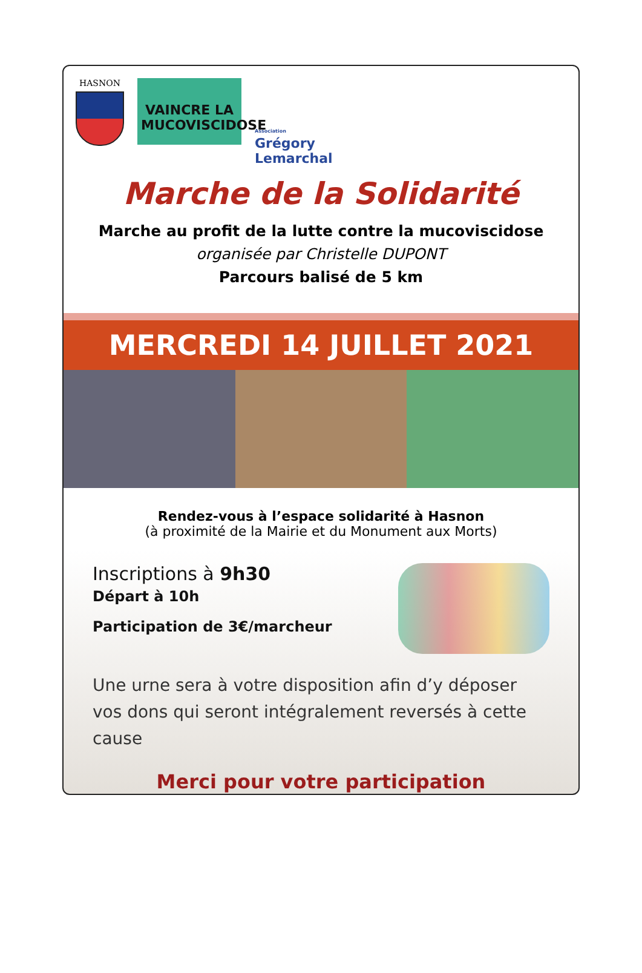HASNON
VAINCRE LA
MUCOVISCIDOSE
Association
Grégory
Lemarchal
Marche de la Solidarité
Marche au profit de la lutte contre la mucoviscidose
organisée par Christelle DUPONT
Parcours balisé de 5 km
MERCREDI 14 JUILLET 2021
Rendez-vous à l’espace solidarité à Hasnon
(à proximité de la Mairie et du Monument aux Morts)
Inscriptions à 9h30
Départ à 10h
Participation de 3€/marcheur
Une urne sera à votre disposition afin d’y déposer vos dons qui seront intégralement reversés à cette cause
Merci pour votre participation